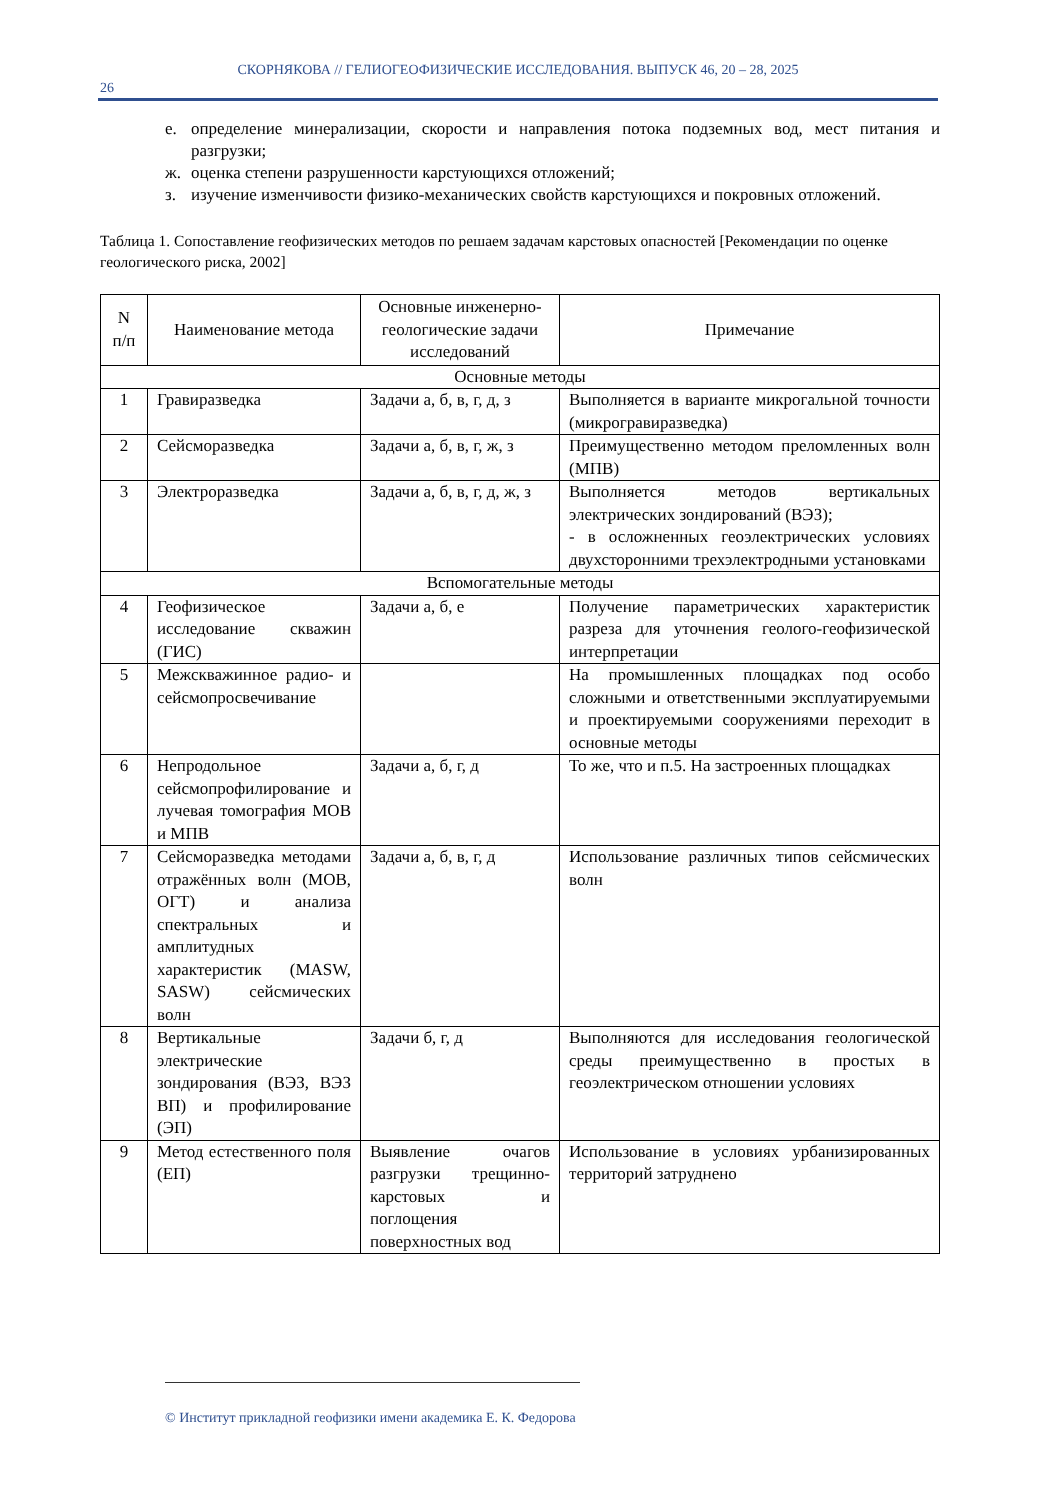СКОРНЯКОВА // ГЕЛИОГЕОФИЗИЧЕСКИЕ ИССЛЕДОВАНИЯ. ВЫПУСК 46, 20 – 28, 2025
26
е. определение минерализации, скорости и направления потока подземных вод, мест питания и разгрузки;
ж. оценка степени разрушенности карстующихся отложений;
з. изучение изменчивости физико-механических свойств карстующихся и покровных отложений.
Таблица 1. Сопоставление геофизических методов по решаем задачам карстовых опасностей [Рекомендации по оценке геологического риска, 2002]
| N п/п | Наименование метода | Основные инженерно-геологические задачи исследований | Примечание |
| --- | --- | --- | --- |
| Основные методы | | | |
| 1 | Гравиразведка | Задачи а, б, в, г, д, з | Выполняется в варианте микрогальной точности (микрогравиразведка) |
| 2 | Сейсморазведка | Задачи а, б, в, г, ж, з | Преимущественно методом преломленных волн (МПВ) |
| 3 | Электроразведка | Задачи а, б, в, г, д, ж, з | Выполняется методов вертикальных электрических зондирований (ВЭЗ); - в осложненных геоэлектрических условиях двухсторонними трехэлектродными установками |
| Вспомогательные методы | | | |
| 4 | Геофизическое исследование скважин (ГИС) | Задачи а, б, е | Получение параметрических характеристик разреза для уточнения геолого-геофизической интерпретации |
| 5 | Межскважинное радио- и сейсмопросвечивание | | На промышленных площадках под особо сложными и ответственными эксплуатируемыми и проектируемыми сооружениями переходит в основные методы |
| 6 | Непродольное сейсмопрофилирование и лучевая томография МОВ и МПВ | Задачи а, б, г, д | То же, что и п.5. На застроенных площадках |
| 7 | Сейсморазведка методами отражённых волн (МОВ, ОГТ) и анализа спектральных и амплитудных характеристик (MASW, SASW) сейсмических волн | Задачи а, б, в, г, д | Использование различных типов сейсмических волн |
| 8 | Вертикальные электрические зондирования (ВЭЗ, ВЭЗ ВП) и профилирование (ЭП) | Задачи б, г, д | Выполняются для исследования геологической среды преимущественно в простых в геоэлектрическом отношении условиях |
| 9 | Метод естественного поля (ЕП) | Выявление очагов разгрузки трещинно-карстовых и поглощения поверхностных вод | Использование в условиях урбанизированных территорий затруднено |
© Институт прикладной геофизики имени академика Е. К. Федорова